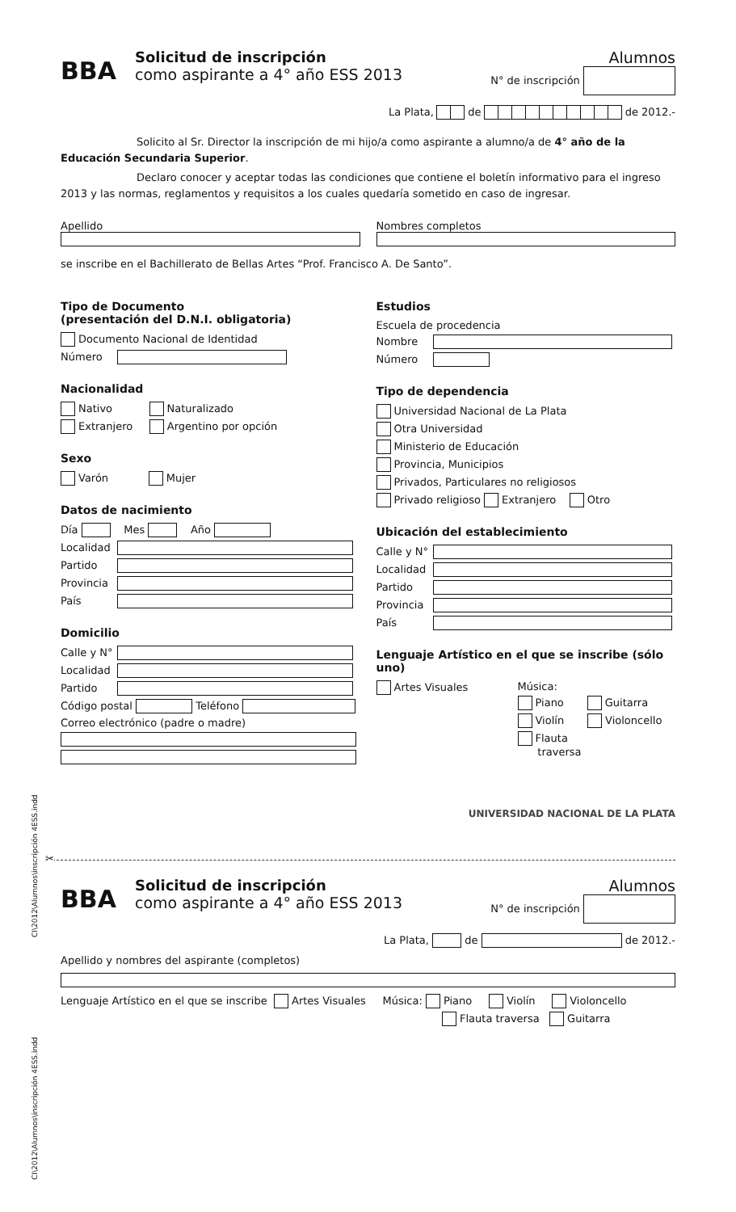CI\2012\Alumnos\inscripción 4ESS.indd
CI\2012\Alumnos\inscripción 4ESS.indd
BBA
Solicitud de inscripción
como aspirante a 4° año ESS 2013
Alumnos
N° de inscripción
La Plata, de de 2012.-
Solicito al Sr. Director la inscripción de mi hijo/a como aspirante a alumno/a de 4° año de la Educación Secundaria Superior.
Declaro conocer y aceptar todas las condiciones que contiene el boletín informativo para el ingreso 2013 y las normas, reglamentos y requisitos a los cuales quedaría sometido en caso de ingresar.
Apellido
Nombres completos
se inscribe en el Bachillerato de Bellas Artes “Prof. Francisco A. De Santo”.
Tipo de Documento
(presentación del D.N.I. obligatoria)
Documento Nacional de Identidad
Número
Nacionalidad
Nativo Naturalizado
Extranjero Argentino por opción
Sexo
Varón Mujer
Datos de nacimiento
Día Mes Año
Localidad
Partido
Provincia
País
Domicilio
Calle y N°
Localidad
Partido
Código postal Teléfono
Correo electrónico (padre o madre)
Estudios
Escuela de procedencia
Nombre
Número
Tipo de dependencia
Universidad Nacional de La Plata
Otra Universidad
Ministerio de Educación
Provincia, Municipios
Privados, Particulares no religiosos
Privado religioso Extranjero Otro
Ubicación del establecimiento
Calle y N°
Localidad
Partido
Provincia
País
Lenguaje Artístico en el que se inscribe (sólo uno)
Artes Visuales Música:
Piano Guitarra
Violín Violoncello
Flauta
traversa
UNIVERSIDAD NACIONAL DE LA PLATA
✂
BBA
Solicitud de inscripción
como aspirante a 4° año ESS 2013
Alumnos
N° de inscripción
La Plata, de de 2012.-
Apellido y nombres del aspirante (completos)
Lenguaje Artístico en el que se inscribe Artes Visuales Música: Piano Violín Violoncello
Flauta traversa Guitarra